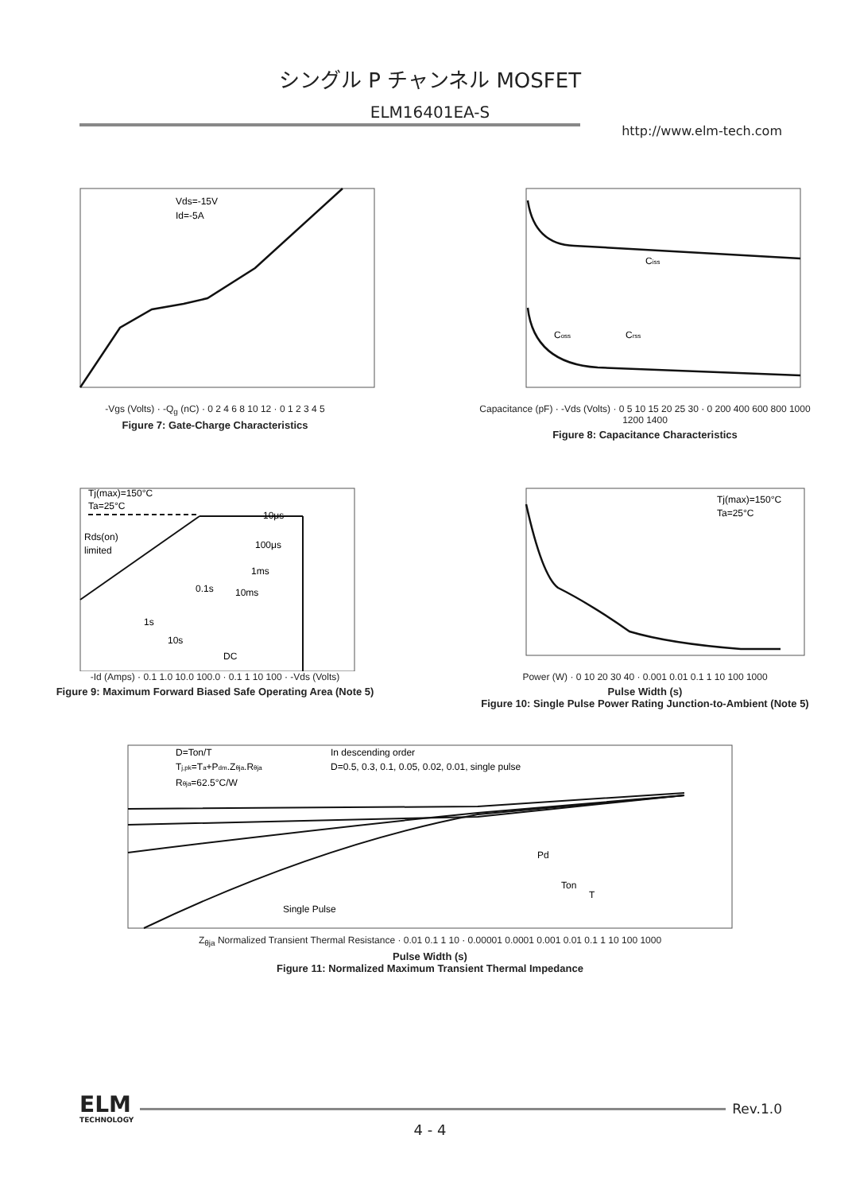シングル P チャンネル MOSFET
ELM16401EA-S
http://www.elm-tech.com
Vds=-15V
Id=-5A
-Vgs (Volts) · -Q<sub>g</sub> (nC) · 0 2 4 6 8 10 12 · 0 1 2 3 4 5
Figure 7: Gate-Charge Characteristics
Ciss
Coss
Crss
Capacitance (pF) · -Vds (Volts) · 0 5 10 15 20 25 30 · 0 200 400 600 800 1000 1200 1400
Figure 8: Capacitance Characteristics
Tj(max)=150°C
Ta=25°C
Rds(on)
limited
10μs
100μs
1ms
0.1s
10ms
1s
10s
DC
-Id (Amps) · 0.1 1.0 10.0 100.0 · 0.1 1 10 100 · -Vds (Volts)
Figure 9: Maximum Forward Biased Safe Operating Area (Note 5)
Tj(max)=150°C
Ta=25°C
Power (W) · 0 10 20 30 40 · 0.001 0.01 0.1 1 10 100 1000
Pulse Width (s)
Figure 10: Single Pulse Power Rating Junction-to-Ambient (Note 5)
D=Ton/T
Tj,pk=Ta+Pdm.Zθja.Rθja
Rθja=62.5°C/W
In descending order
D=0.5, 0.3, 0.1, 0.05, 0.02, 0.01, single pulse
Single Pulse
Pd
Ton
T
Z<sub>θja</sub> Normalized Transient Thermal Resistance · 0.01 0.1 1 10 · 0.00001 0.0001 0.001 0.01 0.1 1 10 100 1000
Pulse Width (s)
Figure 11: Normalized Maximum Transient Thermal Impedance
ELM
TECHNOLOGY
Rev.1.0
4 - 4